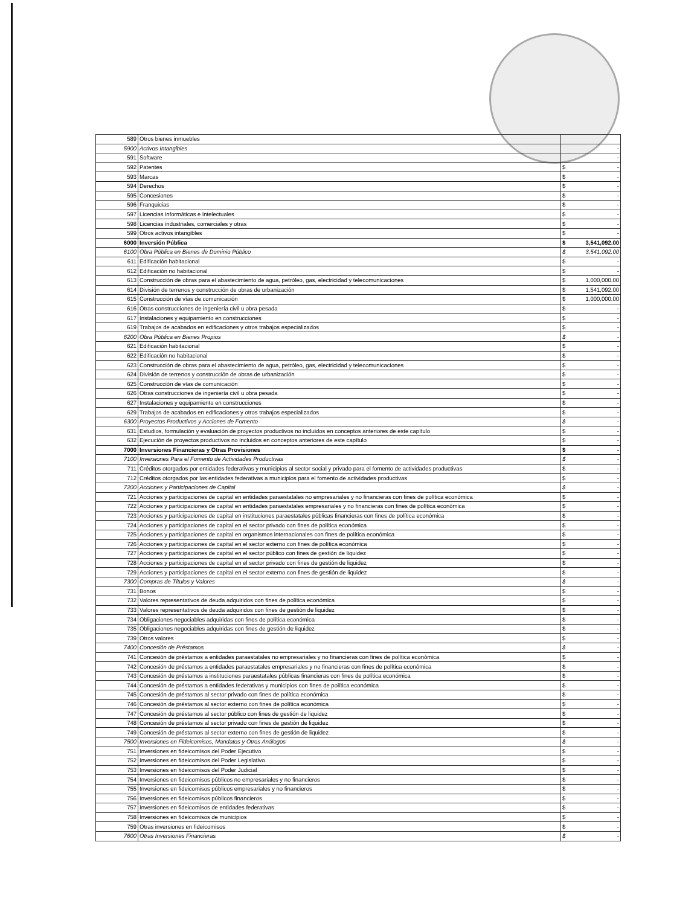| 589 | Otros bienes inmuebles | | |
| 5900 | Activos Intangibles | | - |
| 591 | Software | | - |
| 592 | Patentes | $ | - |
| 593 | Marcas | $ | - |
| 594 | Derechos | $ | - |
| 595 | Concesiones | $ | - |
| 596 | Franquicias | $ | - |
| 597 | Licencias informáticas e intelectuales | $ | - |
| 598 | Licencias industriales, comerciales y otras | $ | - |
| 599 | Otros activos intangibles | $ | - |
| 6000 | Inversión Pública | $ | 3,541,092.00 |
| 6100 | Obra Pública en Bienes de Dominio Público | $ | 3,541,092.00 |
| 611 | Edificación habitacional | $ | - |
| 612 | Edificación no habitacional | $ | - |
| 613 | Construcción de obras para el abastecimiento de agua, petróleo, gas, electricidad y telecomunicaciones | $ | 1,000,000.00 |
| 614 | División de terrenos y construcción de obras de urbanización | $ | 1,541,092.00 |
| 615 | Construcción de vías de comunicación | $ | 1,000,000.00 |
| 616 | Otras construcciones de ingeniería civil u obra pesada | $ | - |
| 617 | Instalaciones y equipamiento en construcciones | $ | - |
| 619 | Trabajos de acabados en edificaciones y otros trabajos especializados | $ | - |
| 6200 | Obra Pública en Bienes Propios | $ | - |
| 621 | Edificación habitacional | $ | - |
| 622 | Edificación no habitacional | $ | - |
| 623 | Construcción de obras para el abastecimiento de agua, petróleo, gas, electricidad y telecomunicaciones | $ | - |
| 624 | División de terrenos y construcción de obras de urbanización | $ | - |
| 625 | Construcción de vías de comunicación | $ | - |
| 626 | Otras construcciones de ingeniería civil u obra pesada | $ | - |
| 627 | Instalaciones y equipamiento en construcciones | $ | - |
| 629 | Trabajos de acabados en edificaciones y otros trabajos especializados | $ | - |
| 6300 | Proyectos Productivos y Acciones de Fomento | $ | - |
| 631 | Estudios, formulación y evaluación de proyectos productivos no incluidos en conceptos anteriores de este capítulo | $ | - |
| 632 | Ejecución de proyectos productivos no incluidos en conceptos anteriores de este capítulo | $ | - |
| 7000 | Inversiones Financieras y Otras Provisiones | $ | - |
| 7100 | Inversiones Para el Fomento de Actividades Productivas | $ | - |
| 711 | Créditos otorgados por entidades federativas y municipios al sector social y privado para el fomento de actividades productivas | $ | - |
| 712 | Créditos otorgados por las entidades federativas a municipios para el fomento de actividades productivas | $ | - |
| 7200 | Acciones y Participaciones de Capital | $ | - |
| 721 | Acciones y participaciones de capital en entidades paraestatales no empresariales y no financieras con fines de política económica | $ | - |
| 722 | Acciones y participaciones de capital en entidades paraestatales empresariales y no financieras con fines de política económica | $ | - |
| 723 | Acciones y participaciones de capital en instituciones paraestatales públicas financieras con fines de política económica | $ | - |
| 724 | Acciones y participaciones de capital en el sector privado con fines de política económica | $ | - |
| 725 | Acciones y participaciones de capital en organismos internacionales con fines de política económica | $ | - |
| 726 | Acciones y participaciones de capital en el sector externo con fines de política económica | $ | - |
| 727 | Acciones y participaciones de capital en el sector público con fines de gestión de liquidez | $ | - |
| 728 | Acciones y participaciones de capital en el sector privado con fines de gestión de liquidez | $ | - |
| 729 | Acciones y participaciones de capital en el sector externo con fines de gestión de liquidez | $ | - |
| 7300 | Compras de Títulos y Valores | $ | - |
| 731 | Bonos | $ | - |
| 732 | Valores representativos de deuda adquiridos con fines de política económica | $ | - |
| 733 | Valores representativos de deuda adquiridos con fines de gestión de liquidez | $ | - |
| 734 | Obligaciones negociables adquiridas con fines de política económica | $ | - |
| 735 | Obligaciones negociables adquiridas con fines de gestión de liquidez | $ | - |
| 739 | Otros valores | $ | - |
| 7400 | Concesión de Préstamos | $ | - |
| 741 | Concesión de préstamos a entidades paraestatales no empresariales y no financieras con fines de política económica | $ | - |
| 742 | Concesión de préstamos a entidades paraestatales empresariales y no financieras con fines de política económica | $ | - |
| 743 | Concesión de préstamos a instituciones paraestatales públicas financieras con fines de política económica | $ | - |
| 744 | Concesión de préstamos a entidades federativas y municipios con fines de política económica | $ | - |
| 745 | Concesión de préstamos al sector privado con fines de política económica | $ | - |
| 746 | Concesión de préstamos al sector externo con fines de política económica | $ | - |
| 747 | Concesión de préstamos al sector público con fines de gestión de liquidez | $ | - |
| 748 | Concesión de préstamos al sector privado con fines de gestión de liquidez | $ | - |
| 749 | Concesión de préstamos al sector externo con fines de gestión de liquidez | $ | - |
| 7500 | Inversiones en Fideicomisos, Mandatos y Otros Análogos | $ | - |
| 751 | Inversiones en fideicomisos del Poder Ejecutivo | $ | - |
| 752 | Inversiones en fideicomisos del Poder Legislativo | $ | - |
| 753 | Inversiones en fideicomisos del Poder Judicial | $ | - |
| 754 | Inversiones en fideicomisos públicos no empresariales y no financieros | $ | - |
| 755 | Inversiones en fideicomisos públicos empresariales y no financieros | $ | - |
| 756 | Inversiones en fideicomisos públicos financieros | $ | - |
| 757 | Inversiones en fideicomisos de entidades federativas | $ | - |
| 758 | Inversiones en fideicomisos de municipios | $ | - |
| 759 | Otras inversiones en fideicomisos | $ | - |
| 7600 | Otras Inversiones Financieras | $ | - |